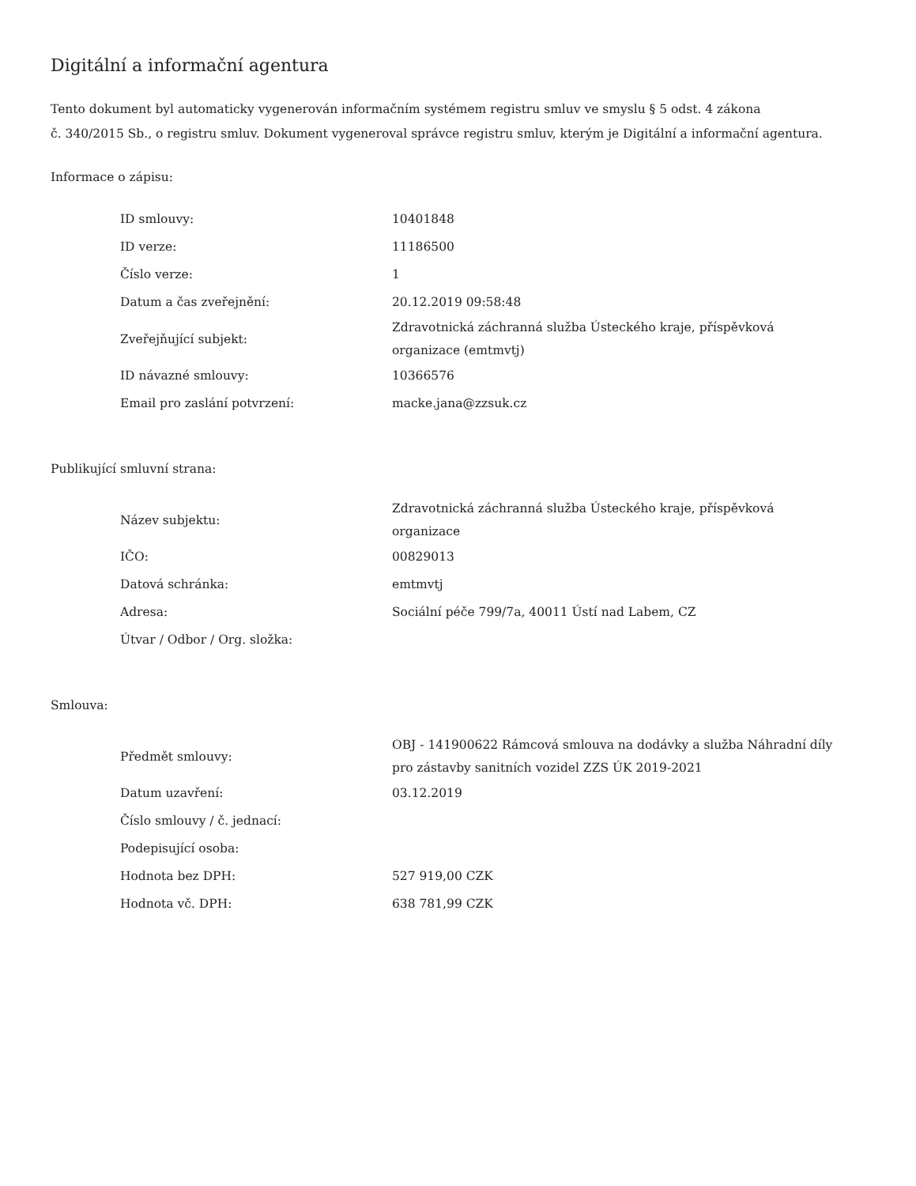Digitální a informační agentura
Tento dokument byl automaticky vygenerován informačním systémem registru smluv ve smyslu § 5 odst. 4 zákona
č. 340/2015 Sb., o registru smluv. Dokument vygeneroval správce registru smluv, kterým je Digitální a informační agentura.
Informace o zápisu:
| ID smlouvy: | 10401848 |
| ID verze: | 11186500 |
| Číslo verze: | 1 |
| Datum a čas zveřejnění: | 20.12.2019 09:58:48 |
| Zveřejňující subjekt: | Zdravotnická záchranná služba Ústeckého kraje, příspěvková organizace (emtmvtj) |
| ID návazné smlouvy: | 10366576 |
| Email pro zaslání potvrzení: | macke.jana@zzsuk.cz |
Publikující smluvní strana:
| Název subjektu: | Zdravotnická záchranná služba Ústeckého kraje, příspěvková organizace |
| IČO: | 00829013 |
| Datová schránka: | emtmvtj |
| Adresa: | Sociální péče 799/7a, 40011 Ústí nad Labem, CZ |
| Útvar / Odbor / Org. složka: | |
Smlouva:
| Předmět smlouvy: | OBJ - 141900622 Rámcová smlouva na dodávky a služba Náhradní díly pro zástavby sanitních vozidel ZZS ÚK 2019-2021 |
| Datum uzavření: | 03.12.2019 |
| Číslo smlouvy / č. jednací: | |
| Podepisující osoba: | |
| Hodnota bez DPH: | 527 919,00 CZK |
| Hodnota vč. DPH: | 638 781,99 CZK |